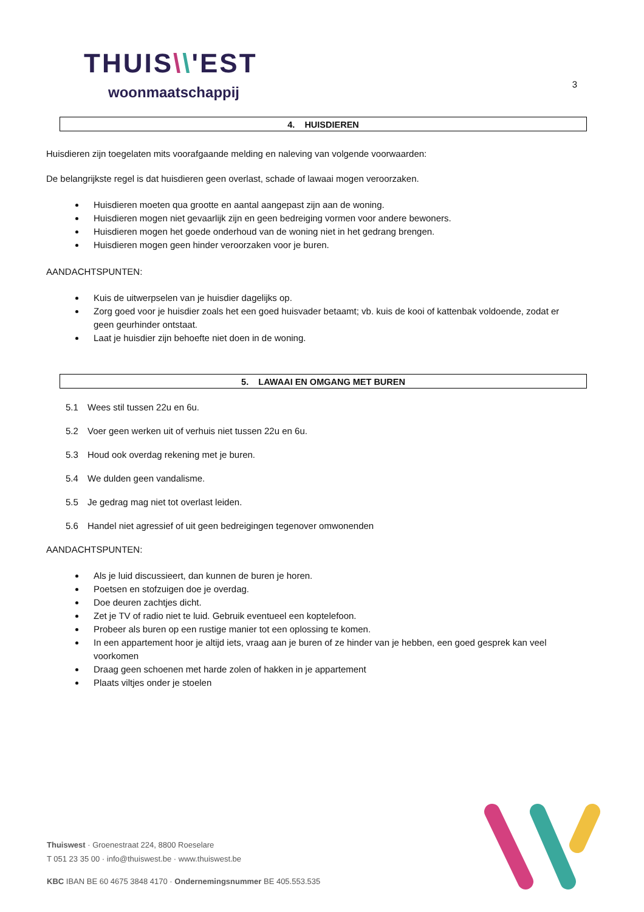THUIS\\'EST
woonmaatschappij
3
4. HUISDIEREN
Huisdieren zijn toegelaten mits voorafgaande melding en naleving van volgende voorwaarden:
De belangrijkste regel is dat huisdieren geen overlast, schade of lawaai mogen veroorzaken.
Huisdieren moeten qua grootte en aantal aangepast zijn aan de woning.
Huisdieren mogen niet gevaarlijk zijn en geen bedreiging vormen voor andere bewoners.
Huisdieren mogen het goede onderhoud van de woning niet in het gedrang brengen.
Huisdieren mogen geen hinder veroorzaken voor je buren.
AANDACHTSPUNTEN:
Kuis de uitwerpselen van je huisdier dagelijks op.
Zorg goed voor je huisdier zoals het een goed huisvader betaamt; vb. kuis de kooi of kattenbak voldoende, zodat er geen geurhinder ontstaat.
Laat je huisdier zijn behoefte niet doen in de woning.
5. LAWAAI EN OMGANG MET BUREN
5.1 Wees stil tussen 22u en 6u.
5.2 Voer geen werken uit of verhuis niet tussen 22u en 6u.
5.3 Houd ook overdag rekening met je buren.
5.4 We dulden geen vandalisme.
5.5 Je gedrag mag niet tot overlast leiden.
5.6 Handel niet agressief of uit geen bedreigingen tegenover omwonenden
AANDACHTSPUNTEN:
Als je luid discussieert, dan kunnen de buren je horen.
Poetsen en stofzuigen doe je overdag.
Doe deuren zachtjes dicht.
Zet je TV of radio niet te luid. Gebruik eventueel een koptelefoon.
Probeer als buren op een rustige manier tot een oplossing te komen.
In een appartement hoor je altijd iets, vraag aan je buren of ze hinder van je hebben, een goed gesprek kan veel voorkomen
Draag geen schoenen met harde zolen of hakken in je appartement
Plaats viltjes onder je stoelen
Thuiswest · Groenestraat 224, 8800 Roeselare
T 051 23 35 00 · info@thuiswest.be · www.thuiswest.be
KBC IBAN BE 60 4675 3848 4170 · Ondernemingsnummer BE 405.553.535